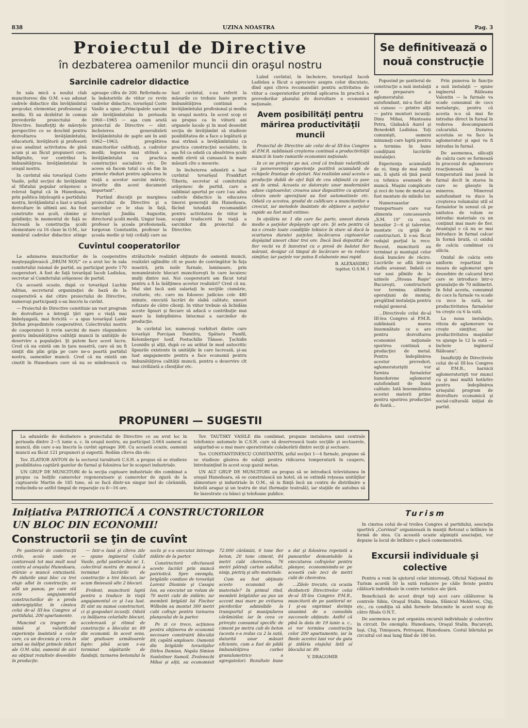838 UZINA NOASTRA Pag. 3
Proiectul de Directive
în dezbaterea oamenilor muncii din oraşul nostru
Sarcinile cadrelor didactice
In sala mică a noului club muncitoresc din O.M. s-au adunat cadrele didactice din învăţămîntul preşcolar, elementar, profesional şi mediu. Ei au dezbătut în comun prevederile proiectului de Directive. Insufleţiţi de măreţele perspective ce se deschid pentru dezvoltarea învăţămîntului, educatorii, învăţătorii şi profesorii şi-au analizat activitatea de pînă acum şi au făcut propuneri care, înfăptuite, vor contribui la îmbunătăţirea învăţămîntului în oraşul nostru.
In cuvîntul său tovarăşul Coste Vasile, şeful secţiei de învăţămînt al Sfatului popular orăşenesc a relevat faptul că în Hunedoara, prin politica înţeleaptă a partidului nostru, învăţămîntul a luat o uriaşă dezvoltare în ultimii ani. Au fost construite noi şcoli, cămine şi grădiniţe; în momentul de faţă se lucrează la construcţia şcolii elementare cu 16 clase în O.M., iar numărul cadrelor didactice atinge aproape cifra de 200. Referindu-se la îndatoririle de viitor ce revin cadrelor didactice, tovarăşul Coste Vasile a spus: „Principalele sarcini ale învăţămîntului în perioada 1960—1965 — aşa cum arată proiectul de Directive — sînt: încheierea generalizării învăţămîntului de şapte ani în anii 1962—1963; pregătirea muncitorilor calificaţi, a cadrelor medii; legarea mai strînsă a învăţămîntului cu practica construcţiei socialiste etc. De aceea să facem totul ca să fim în primele rînduri pentru aplicarea în viaţă a acestor sarcini măreţe, izvorîte din acest document important".
Purtînd discuţii pe marginea proiectului de Directive şi a sarcinilor ce le stau în faţă, tovarăşii Jindău Augustin, directorul şcolii medii, Ungur Ioan, profesor la şcoala profesională, Iorgovan Constantin, profesor la şcoala medie şi toţi ceilalţi care au luat cuvîntul, s-au referit la măsurile ce trebuie luate pentru îmbunătăţirea continuă a învăţămîntului profesional şi mediu în oraşul nostru. In acest scop ei au propus ca în viitorii ani organele locale şi în mod deosebit secţia de învăţămînt să studieze posibilitatea de a face o legătură şi mai strînsă a învăţămîntului cu practica construcţiei socialiste, în aşa fel ca odată cu absolvirea şcolii medii elevii să cunoască în mare măsură cîte o meserie.
In încheierea adunării a luat cuvîntul tovarăşul Frankfurt Tiberiu, secretar al comitetului orăşenesc de partid, care a subliniat aportul pe care l-au adus cadrele didactice la educarea tinerei generaţii din Hunedoara, făcînd totodată recomandări pentru activitatea de viitor în scopul traducerii în viaţă a sarcinilor din proiectul de Directive.
Cuvîntul cooperatorilor
La adunarea muncitorilor de la cooperativa meşteşugărească „DRUM NOU" ce a avut loc în sala comitetului raional de partid, au participat peste 170 cooperatori. A fost de faţă tovarăşul Iacob Ladislau, secretar al Comitetului orăşenesc de partid.
Cu această ocazie, după ce tovarăşul Luchin Adrian, secretarul organizaţiei de bază de la cooperativă a dat citire proiectului de Directive, numeroşi participanţi s-au înscris la cuvînt.
— Proiectul de Directive constituie un vast program de dezvoltare a întregii ţări spre o viaţă mai îmbelşugată, mai fericită — a spus tovarăşul Lazăr Ştefan preşedintele cooperativei. Colectivului nostru de cooperatori îi revin sarcini de mare răspundere pentru îmbunătăţirea calităţii muncii în unităţile de deservire a populaţiei. Şi putem face acest lucru. Cred că nu există om în ţara noastră, care să nu fi simţit din plin grija pe care ne-o poartă partidul nostru, oamenilor muncii. Cred că nu există om cinstit în Hunedoara care să nu se mîndrească cu strălucitele realizări obţinute de oamenii muncii, realizări oglindite cît se poate de convingător în faţa noastră, prin noile furnale, laminoare, prin nenumăratele blocuri muncitoreşti în care locuiesc mulţi dintre noi. Noi cooperatorii am făcut totul pentru a fi la înălţimea acestor realizări? Cred că nu. Mai sînt încă unii salariaţi în secţiile cismărie, croitorie, etc. care nu folosesc judicios cele 480 minute, execută lucrări de slabă calitate, uneori refuzate de către clienţi. In viitor trebuie să lichidăm aceste lipsuri şi fiecare să aducă o contribuţie mai mare la îndeplinirea întocmai a sarcinilor de producţie.
In cuvîntul lor, numeroşi vorbitori dintre care tovarăşii Porcişan Dumitru, Spătaru Pamfil, Kelemberger Iosif, Postachilis Tănase, Ţachidis Leonidis şi alţii, după ce au arătat în mod autocritic lipsurile existente în unităţile în care lucrează, şi-au luat angajamente pentru a face economii pentru îmbunătăţirea calităţii muncii, pentru o deservire cît mai civilizată a clienţilor etc.
Luînd cuvîntul, în încheiere, tovarăşul Iacob Ladislau a făcut o apreciere asupra celor discutate, dînd apoi cîteva recomandări pentru activitatea de viitor a cooperatorilor privind aplicarea în practică a prevederilor planului de dezvoltare a economiei naţionale.
Avem posibilităţi pentru mărirea productivităţii muncii
Proiectul de Directive ale celui de-al III-lea Congres al P.M.R. subliniază creşterea continuă a productivităţii muncii în toate ramurile economiei naţionale.
In ce ne priveşte pe noi, cred că trebuie valorificată cu perseverenţă experienţa pozitivă acumulată de echipele fruntaşe de oţelari. Noi realizăm anul acesta o producţie dublă de oţel faţă de cea obţinută cu şase ani în urmă. Aceasta se datoreşte unor modernizări aduse cuptoarelor; crearea unor dispozitive cu ajutorul cărora unele operaţiuni au fost automatizate etc. Odată cu acestea, gradul de calificare a muncitorilor a crescut, iar metodele înaintate de obţinere a şarjelor rapide au fost mult extinse.
In oţelăria nr. 1 din care fac parte, uneori durata medie a şarjelor depăşeşte opt ore. Şi asta pentru că nu-s create toate condiţiile tehnice în stare să ducă la scurtarea duratei şarjelor, încărcarea cuptoarelor depăşind uneori chiar trei ore. Dacă însă depozitul de fier vechi va fi înzestrat cu o presă de balotat fier mărunt, desigur că timpul de încărcare se va reduce simţitor, iar şarjele vor putea fi elaborate mai rapid.
B. ALEXANDRU
topitor, O.S.M. I
Se definitivează o nouă construcţie
Poposind pe şantierul de construcţie a noii instalaţii de preparare a aglomeratului autofondant, mi-a fost dat să cunosc — printre alţii — patru montori iscusiţi: Dinu Mihai, Munteanu Petru, Giubalcă Aurel şi Benedekfi Ladislau. Toţi comunişti, oameni minunaţi care luptă pentru a termina în bune condiţiuni lucrările instalaţiei.
Experienţa acumulată de ei, timp de mai mulţi ani, îi ajută să ţină pasul cu tehnica avansată de muncă. Maşini complicate şi zeci de tone de metal au fost montate de mîinile lor.
Numeroaselor transportoare care vor alimenta concasoarele „S.M. 19" cu cocs, benzilor 2—6 şi talerelor, montate cu grijă de constructori, li s-au făcut rodajul parţial la rece. Recent, muncitorii au terminat şi montajul celor două buncăre de răcire. Lucrările se află într-un stadiu avansat. Indată ce vor sosi pîlniile de la uzinele „Steaua Roşie" Bucureşti, constructorii vor termina ultimele operaţiuni de montaj, pregătind instalaţia pentru rodajul general.
...Directivele celui de-al III-lea Congres al P.M.R. subliniază marea însemnătate ce o are pentru dezvoltarea economiei naţionale sporirea continuă a producţiei de metal. Pentru îndeplinirea acestor prevederi, aglomeratoriştii vor furniza furnalelor hunedorene aglomerat autofondant de bună calitate. Iată însemnătatea acestei materii prime pentru sporirea producţiei de fontă...
Prin punerea în funcţie a noii instalaţii — spune inginerul Răileanu Valentin — la furnale va scade consumul de cocs metalurgic, pentru că acesta n-o să mai fie introdus direct în furnal în vederea descompunerii calcarului. Dozarea acestuia se va face la aglomerator şi apoi va fi introdus în furnal.
De asemenea, silicaţii de calciu care se formează în procesul de aglomerare reacţionează la o temperatură mai joasă în furnal decît în starea în care se găseşte în minereu. Minereul autofondant va duce la creşterea volumului util al furnalelor în sensul că pe unitatea de volum se introduc materiale cu un conţinut mai mare de fier. Avantajul e că nu se mai introduce în furnal calcar în formă brută, ci oxidul de calciu combinat cu siliciu.
Oxidul de calciu este uniform repartizat în moara de aglomerat spre deosebire de calcarul brut care se introduce într-o granulaţie de 70 milimetri. In felul acesta, consumul de cocs la furnale va scade cu zece la sută, iar productivitatea furnalelor va creşte cu 6 la sută.
La noua instalaţie, viteza de aglomerare va creşte simţitor, iar productivitatea maşinilor va ajunge la 12 la sută — încheie inginerul Răileanu".
Insufleţiţi de Directivele celui de-al III-lea Congres al P.M.R., harnicii aglomeratorişti vor munci cu şi mai multă hotărîre pentru îndeplinirea uriaşului program de dezvoltare economică şi social-culturală iniţiat de partid.
PROPUNERI — SUGESTII
La adunările de dezbatere a proiectului de Directive ce au avut loc în perioada dintre 2—5 iunie a. c. în oraşul nostru, au participat 3.664 oameni ai muncii, din care s-au înscris la cuvînt aproape 300. Cu această ocazie, oamenii muncii au făcut 121 propuneri şi sugestii. Redăm cîteva din ele:
Tov. ZLATIOR ANTON de la sectorul turnătorii C.S.H. a propus să se studieze posibilitatea captării gazelor de furnal şi folosirea lor în scopuri industriale.
UN GRUP DE MUNCITORI de la secţia cuptoare industriale din combinat a propus ca bolţile camerelor regeneratoare şi camerelor de zgură de la cuptoarele Martin de 185 tone, să se facă dintr-un singur inel de cărămidă, reducîndu-se astfel timpul de reparaţie cu 8—16 ore.
Tov. TAUTSKY VASILE din combinat, propune instalarea unei centrale telefonice automate în C.S.H. care să deservească toate secţiile şi sectoarele, asigurînd-se o mai mare operativitate colaborării dintre secţii şi sectoare.
Tov. CONSTANTINESCU CONSTANTIN, şeful secţiei 1—4 furnale, propune să se studieze găsirea de soluţii pentru ridicarea temperaturii în caupere, întrebuinţînd în acest scop gazul metan.
UN ALT GRUP DE MUNCITORI au propus să se introducă televiziunea în oraşul Hunedoara, să se construiască un hotel, să se extindă reţeaua unităţilor alimentare şi industriale în O.M., să ia fiinţă încă un centru de distribuire a butelii aragaz şi un teatru de stat (formaţie teatrală), iar staţiile de autobus să fie înzestrate cu bănci şi telefoane publice.
Iniţiativa PATRIOTICĂ A CONSTRUCTORILOR
UN BLOC DIN ECONOMII!
Constructorii se ţin de cuvînt
Pe şantierul de construcţii civile, acolo unde se conturează tot mai mult noul centru al oraşului Hunedoara, stăruie o muncă entuziastă. Pe zidurile unui bloc cu trei etaje aflat în construcţie, se află un panou, pe care stă scris angajamentul constructorilor de a preda siderurgiştilor, în cinstea celui de-al III-lea Congres al partidului, 200 apartamente.
Muncind cu tragere de inimă şi valorificînd experienţa înaintată a celor care, cu un deceniu şi ceva în urmă au înălţat primele ziduri ale O.M.-ului, oamenii de aici au obţinut rezultate deosebite în producţie.
— Intr-o lună şi cîteva zile — spune inginerul Collef Vasile, şeful şantierului nr. 1, colectivul nostru de muncă a terminat lucrările de construcţie a trei blocuri, iar acum finisează alte 2 blocuri.
Evident, muncitorii luptă pentru a traduce în viaţă angajamentul ce şi l-au luat. Ei sînt nu numai constructori, ci şi gospodari iscusiţi. Odată cu înălţarea celorlalte blocuri, accelerează şi ritmul de construcţie a blocului nr. 89 din economii. In acest sens, sînt graitoare următoarele fapte: pînă acum s-au terminat săpăturile de fundaţii, turnarea betonului la soclu şi s-a executat întreaga zidărie de la parter.
Constructorii efectuează aceste lucrări prin muncă patriotică. Spre exemplu, brigăzile conduse de tovarăşii Lorenz Dionisie şi Casapu Ion, au executat un volum de 70 metri cubi de zidărie, iar membrii brigăzii lui Fischer Wilhelm au montat 300 metri cubi cofraje pentru turnarea planşeului de la parter.
Pe zi ce trece, acţiunea pentru obţinerea de economii necesare construirii blocului 89, capătă amploare. Oamenii din brigăzile tovarăşilor Dirlea Damian, Napău Simion Sonleitner Samoil, Zvolenschi Mihai şi alţii, au economisit 72.000 cărămizi, 6 tone fier beton, 20 tone ciment, 84 metri cubi cherestea, 76 metri pătraţi carton asfaltat, nisip, pietriş şi alte materiale.
Cum au fost obţinute aceste economii de materiale? In primul rînd, membrii brigăzilor au pus un accent mai mare pe evitarea pierderilor admisibile la transportul şi manipularea cărămizilor, iar în ceea ce priveşte consumul specific de ciment pe metru cub de beton (acesta s-a redus cu 2 la sută, datorită unor măsuri eficiente, cum a fost de pildă îmbunătăţirea curbei granulometrice a agregatelor). Rezultate bune a dat şi folosirea repetată a panourilor demontabile la executarea cofrajelor pentru planşee, economisindu-se pe această cale zeci de metri cubi de cherestea.
...Zilele trecute, cu ocazia dezbaterii Directivelor celui de-al III-lea Congres P.M.R., muncitorii de pe şantierul nr. 1 şi-au exprimat dorinţa unanimă de a consolida succesele obţinute. Astfel că pînă la data de 19 iunie a. c., ei vor termina construcţia celor 200 apartamente, iar la finele acestei luni vor da gata şi zidăria etajului întîi al blocului nr. 89.
V. DRAGOMIR
Turism
In cinstea celui de-al treilea Congres al partidului, asociaţia sportivă „Corvinul" organizează în munţii Retezat o întîlnire în formă de stea. Cu această ocazie alpiniştii asociaţiei, vor depune la locul de întîlnire o placă comemorativă.
Excursii individuale şi colective
Pentru a veni în ajutorul celor interesaţi, Oficiul Naţional de Turism acordă 50 la sută reducere pe căile ferate pentru călătorii individuale în centre turistice ale ţării.
Beneficiază de acest drept toţi acei care călătoresc în centrele Sibiu, Oraşul Stalin, Sinaia, Slănicul Moldovei, Cluj, etc., cu condiţia să aibă formele întocmite în acest scop de către filiala O.N.T..
De asemenea se pot organiza excursii individuale şi colective în circuit. De exemplu: Hunedoara, Oraşul Stalin, Bucureşti, Iaşi, Cluj, Timişoara, Petroşani, Hunedoara. Costul biletului pe circuitul cel mai lung fiind de 180 lei.